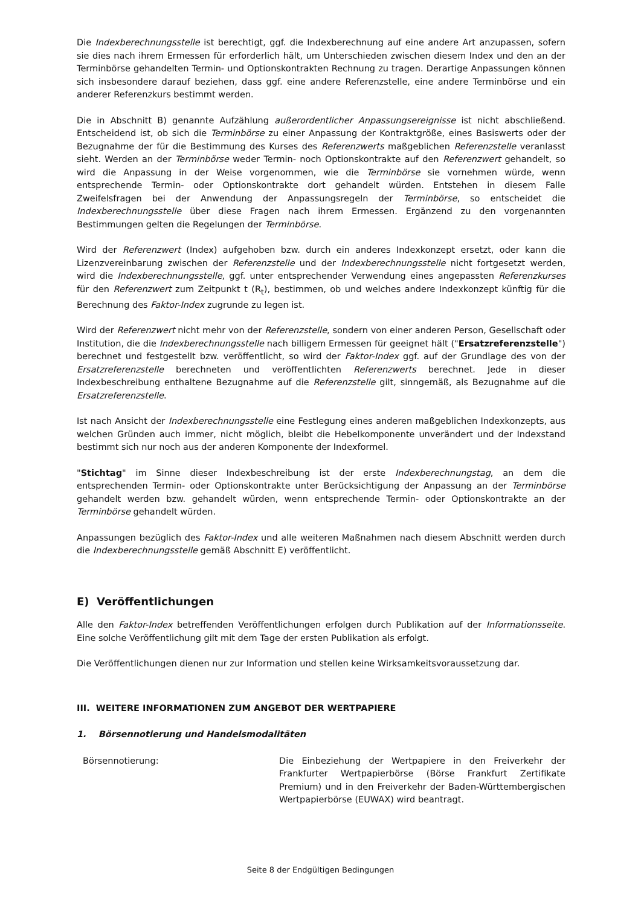Die Indexberechnungsstelle ist berechtigt, ggf. die Indexberechnung auf eine andere Art anzupassen, sofern sie dies nach ihrem Ermessen für erforderlich hält, um Unterschieden zwischen diesem Index und den an der Terminbörse gehandelten Termin- und Optionskontrakten Rechnung zu tragen. Derartige Anpassungen können sich insbesondere darauf beziehen, dass ggf. eine andere Referenzstelle, eine andere Terminbörse und ein anderer Referenzkurs bestimmt werden.
Die in Abschnitt B) genannte Aufzählung außerordentlicher Anpassungsereignisse ist nicht abschließend. Entscheidend ist, ob sich die Terminbörse zu einer Anpassung der Kontraktgröße, eines Basiswerts oder der Bezugnahme der für die Bestimmung des Kurses des Referenzwerts maßgeblichen Referenzstelle veranlasst sieht. Werden an der Terminbörse weder Termin- noch Optionskontrakte auf den Referenzwert gehandelt, so wird die Anpassung in der Weise vorgenommen, wie die Terminbörse sie vornehmen würde, wenn entsprechende Termin- oder Optionskontrakte dort gehandelt würden. Entstehen in diesem Falle Zweifelsfragen bei der Anwendung der Anpassungsregeln der Terminbörse, so entscheidet die Indexberechnungsstelle über diese Fragen nach ihrem Ermessen. Ergänzend zu den vorgenannten Bestimmungen gelten die Regelungen der Terminbörse.
Wird der Referenzwert (Index) aufgehoben bzw. durch ein anderes Indexkonzept ersetzt, oder kann die Lizenzvereinbarung zwischen der Referenzstelle und der Indexberechnungsstelle nicht fortgesetzt werden, wird die Indexberechnungsstelle, ggf. unter entsprechender Verwendung eines angepassten Referenzkurses für den Referenzwert zum Zeitpunkt t (R<sub>t</sub>), bestimmen, ob und welches andere Indexkonzept künftig für die Berechnung des Faktor-Index zugrunde zu legen ist.
Wird der Referenzwert nicht mehr von der Referenzstelle, sondern von einer anderen Person, Gesellschaft oder Institution, die die Indexberechnungsstelle nach billigem Ermessen für geeignet hält ("Ersatzreferenzstelle") berechnet und festgestellt bzw. veröffentlicht, so wird der Faktor-Index ggf. auf der Grundlage des von der Ersatzreferenzstelle berechneten und veröffentlichten Referenzwerts berechnet. Jede in dieser Indexbeschreibung enthaltene Bezugnahme auf die Referenzstelle gilt, sinngemäß, als Bezugnahme auf die Ersatzreferenzstelle.
Ist nach Ansicht der Indexberechnungsstelle eine Festlegung eines anderen maßgeblichen Indexkonzepts, aus welchen Gründen auch immer, nicht möglich, bleibt die Hebelkomponente unverändert und der Indexstand bestimmt sich nur noch aus der anderen Komponente der Indexformel.
"Stichtag" im Sinne dieser Indexbeschreibung ist der erste Indexberechnungstag, an dem die entsprechenden Termin- oder Optionskontrakte unter Berücksichtigung der Anpassung an der Terminbörse gehandelt werden bzw. gehandelt würden, wenn entsprechende Termin- oder Optionskontrakte an der Terminbörse gehandelt würden.
Anpassungen bezüglich des Faktor-Index und alle weiteren Maßnahmen nach diesem Abschnitt werden durch die Indexberechnungsstelle gemäß Abschnitt E) veröffentlicht.
E) Veröffentlichungen
Alle den Faktor-Index betreffenden Veröffentlichungen erfolgen durch Publikation auf der Informationsseite. Eine solche Veröffentlichung gilt mit dem Tage der ersten Publikation als erfolgt.
Die Veröffentlichungen dienen nur zur Information und stellen keine Wirksamkeitsvoraussetzung dar.
III. WEITERE INFORMATIONEN ZUM ANGEBOT DER WERTPAPIERE
1. Börsennotierung und Handelsmodalitäten
| Börsennotierung: | Die Einbeziehung der Wertpapiere in den Freiverkehr der Frankfurter Wertpapierbörse (Börse Frankfurt Zertifikate Premium) und in den Freiverkehr der Baden-Württembergischen Wertpapierbörse (EUWAX) wird beantragt. |
Seite 8 der Endgültigen Bedingungen